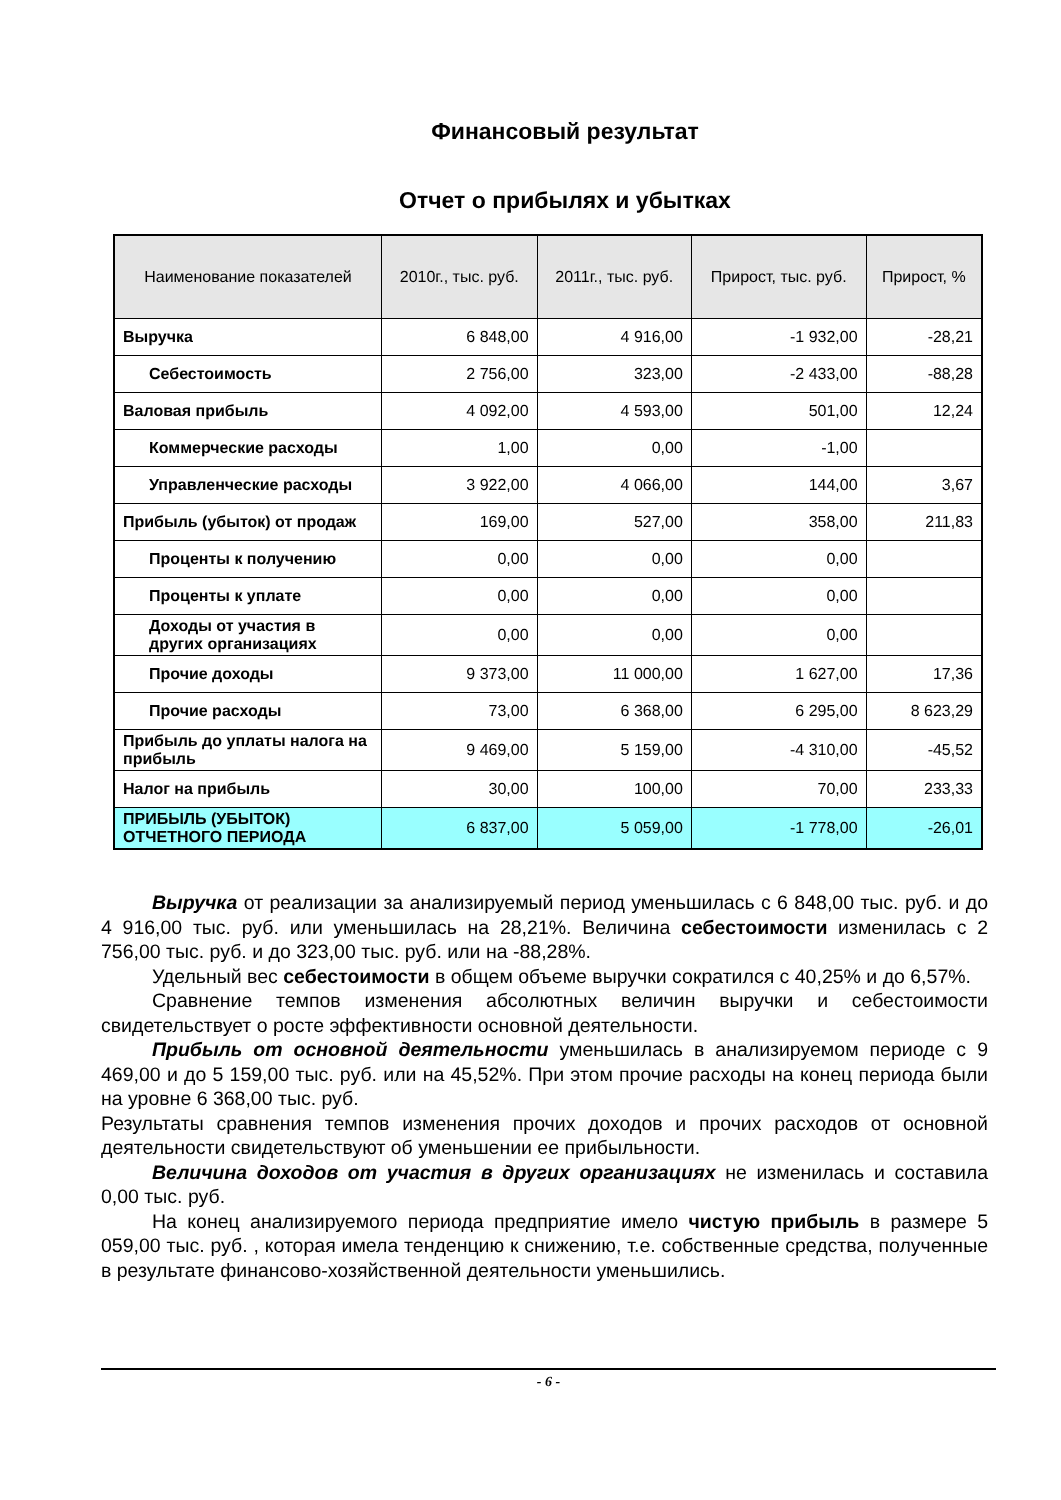Финансовый результат
Отчет о прибылях и убытках
| Наименование показателей | 2010г., тыс. руб. | 2011г., тыс. руб. | Прирост, тыс. руб. | Прирост, % |
| --- | --- | --- | --- | --- |
| Выручка | 6 848,00 | 4 916,00 | -1 932,00 | -28,21 |
| Себестоимость | 2 756,00 | 323,00 | -2 433,00 | -88,28 |
| Валовая прибыль | 4 092,00 | 4 593,00 | 501,00 | 12,24 |
| Коммерческие расходы | 1,00 | 0,00 | -1,00 | |
| Управленческие расходы | 3 922,00 | 4 066,00 | 144,00 | 3,67 |
| Прибыль (убыток) от продаж | 169,00 | 527,00 | 358,00 | 211,83 |
| Проценты к получению | 0,00 | 0,00 | 0,00 | |
| Проценты к уплате | 0,00 | 0,00 | 0,00 | |
| Доходы от участия в других организациях | 0,00 | 0,00 | 0,00 | |
| Прочие доходы | 9 373,00 | 11 000,00 | 1 627,00 | 17,36 |
| Прочие расходы | 73,00 | 6 368,00 | 6 295,00 | 8 623,29 |
| Прибыль до уплаты налога на прибыль | 9 469,00 | 5 159,00 | -4 310,00 | -45,52 |
| Налог на прибыль | 30,00 | 100,00 | 70,00 | 233,33 |
| ПРИБЫЛЬ (УБЫТОК) ОТЧЕТНОГО ПЕРИОДА | 6 837,00 | 5 059,00 | -1 778,00 | -26,01 |
Выручка от реализации за анализируемый период уменьшилась с 6 848,00 тыс. руб. и до 4 916,00 тыс. руб. или уменьшилась на 28,21%. Величина себестоимости изменилась с 2 756,00 тыс. руб. и до 323,00 тыс. руб. или на -88,28%.
Удельный вес себестоимости в общем объеме выручки сократился с 40,25% и до 6,57%.
Сравнение темпов изменения абсолютных величин выручки и себестоимости свидетельствует о росте эффективности основной деятельности.
Прибыль от основной деятельности уменьшилась в анализируемом периоде с 9 469,00 и до 5 159,00 тыс. руб. или на 45,52%. При этом прочие расходы на конец периода были на уровне 6 368,00 тыс. руб.
Результаты сравнения темпов изменения прочих доходов и прочих расходов от основной деятельности свидетельствуют об уменьшении ее прибыльности.
Величина доходов от участия в других организациях не изменилась и составила 0,00 тыс. руб.
На конец анализируемого периода предприятие имело чистую прибыль в размере 5 059,00 тыс. руб. , которая имела тенденцию к снижению, т.е. собственные средства, полученные в результате финансово-хозяйственной деятельности уменьшились.
- 6 -